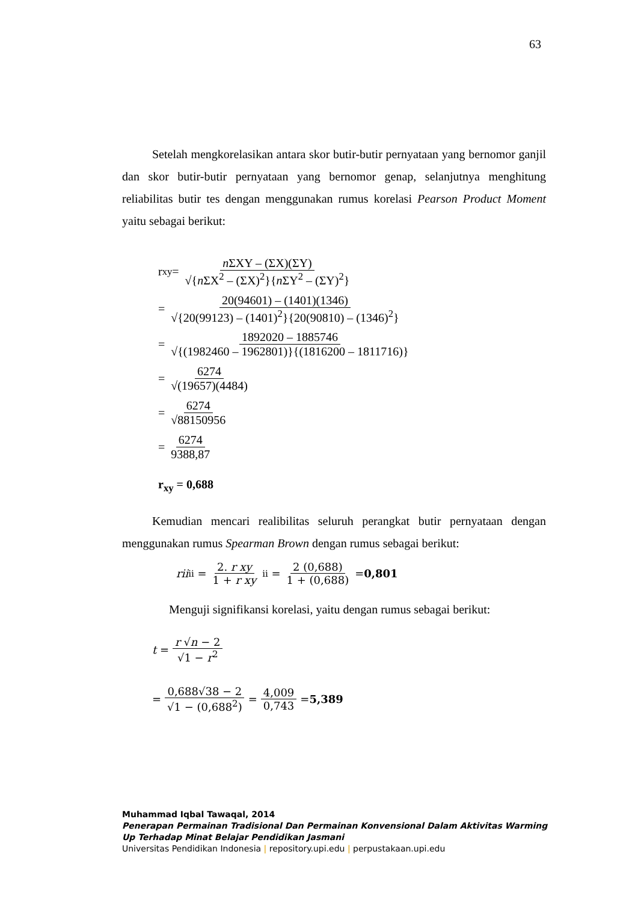63
Setelah mengkorelasikan antara skor butir-butir pernyataan yang bernomor ganjil dan skor butir-butir pernyataan yang bernomor genap, selanjutnya menghitung reliabilitas butir tes dengan menggunakan rumus korelasi Pearson Product Moment yaitu sebagai berikut:
r<sub>xy</sub> = n ΣXY – (ΣX)(ΣY) √{n ΣX<sup>2</sup> – (ΣX)<sup>2</sup>}{n ΣY<sup>2</sup> – (ΣY)<sup>2</sup>}
= 20(94601) – (1401)(1346) √{20(99123) – (1401)<sup>2</sup>}{20(90810) – (1346)<sup>2</sup>}
= 1892020 – 1885746 √{(1982460 – 1962801)}{(1816200 – 1811716)}
= 6274 √(19657)(4484)
= 6274 √88150956
= 6274 9388,87
r<sub>xy</sub> = 0,688
Kemudian mencari realibilitas seluruh perangkat butir pernyataan dengan menggunakan rumus Spearman Brown dengan rumus sebagai berikut:
rii<sub>ii</sub> = 2. r xy 1 + r xy<sub>ii</sub> = 2 (0,688) 1 + (0,688) = 0,801
Menguji signifikansi korelasi, yaitu dengan rumus sebagai berikut:
t = r √n − 2 √1 − r<sup>2</sup>
= 0,688√38 − 2 √1 − (0,688<sup>2</sup>) = 4,009 0,743 = 5,389
Muhammad Iqbal Tawaqal, 2014
Penerapan Permainan Tradisional Dan Permainan Konvensional Dalam Aktivitas Warming Up Terhadap Minat Belajar Pendidikan Jasmani
Universitas Pendidikan Indonesia | repository.upi.edu | perpustakaan.upi.edu